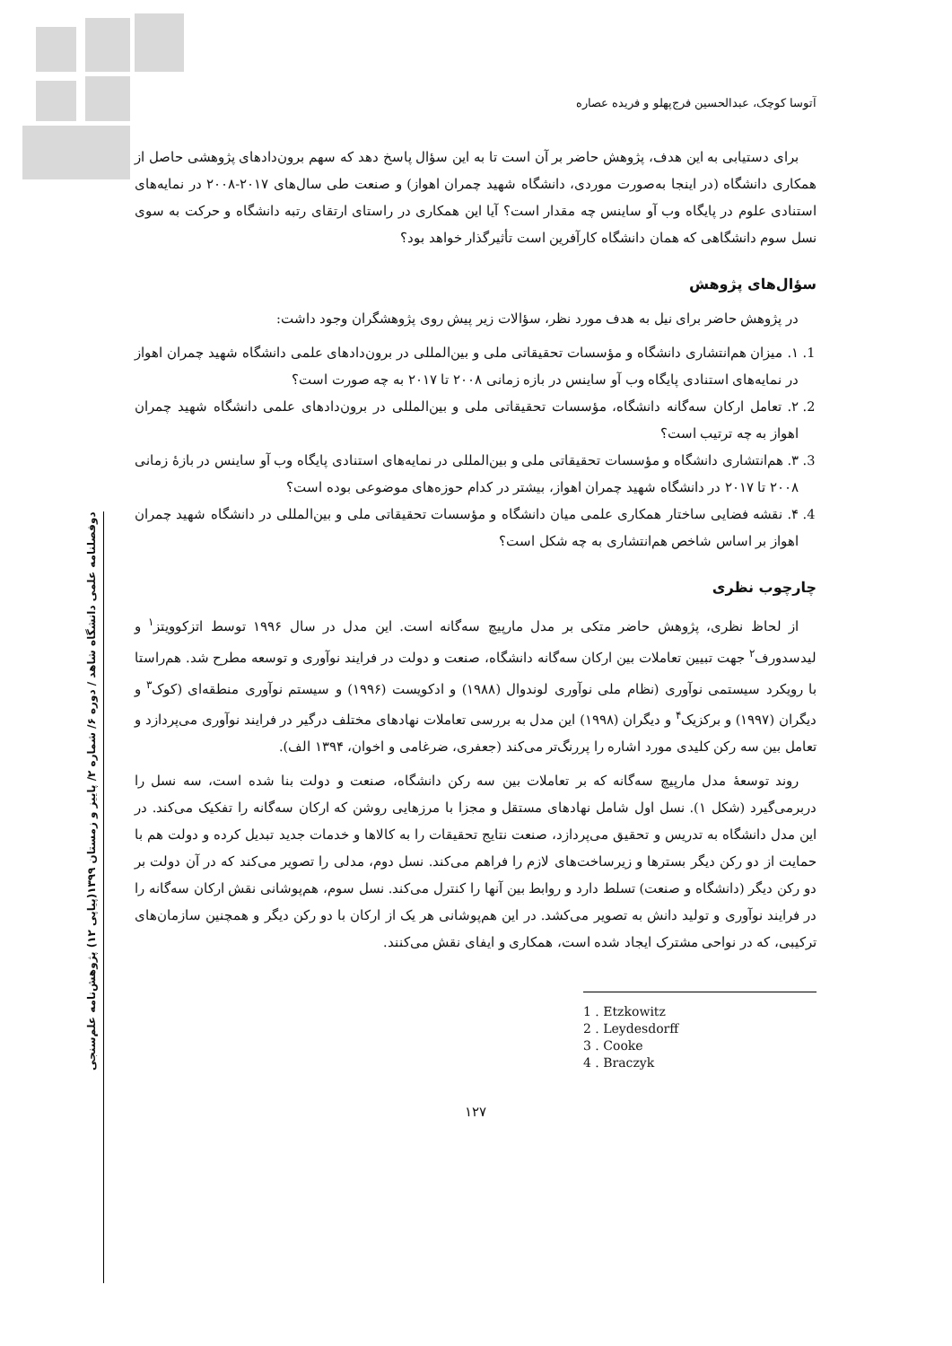آتوسا کوچک، عبدالحسین فرج‌پهلو و فریده عصاره
برای دستیابی به این هدف، پژوهش حاضر بر آن است تا به این سؤال پاسخ دهد که سهم برون‌دادهای پژوهشی حاصل از همکاری دانشگاه (در اینجا به‌صورت موردی، دانشگاه شهید چمران اهواز) و صنعت طی سال‌های ۲۰۱۷-۲۰۰۸ در نمایه‌های استنادی علوم در پایگاه وب آو ساینس چه مقدار است؟ آیا این همکاری در راستای ارتقای رتبه دانشگاه و حرکت به سوی نسل سوم دانشگاهی که همان دانشگاه کارآفرین است تأثیرگذار خواهد بود؟
سؤال‌های پژوهش
در پژوهش حاضر برای نیل به هدف مورد نظر، سؤالات زیر پیش روی پژوهشگران وجود داشت:
1. ۱. میزان هم‌انتشاری دانشگاه و مؤسسات تحقیقاتی ملی و بین‌المللی در برون‌دادهای علمی دانشگاه شهید چمران اهواز در نمایه‌های استنادی پایگاه وب آو ساینس در بازه زمانی ۲۰۰۸ تا ۲۰۱۷ به چه صورت است؟
2. ۲. تعامل ارکان سه‌گانه دانشگاه، مؤسسات تحقیقاتی ملی و بین‌المللی در برون‌دادهای علمی دانشگاه شهید چمران اهواز به چه ترتیب است؟
3. ۳. هم‌انتشاری دانشگاه و مؤسسات تحقیقاتی ملی و بین‌المللی در نمایه‌های استنادی پایگاه وب آو ساینس در بازهٔ زمانی ۲۰۰۸ تا ۲۰۱۷ در دانشگاه شهید چمران اهواز، بیشتر در کدام حوزه‌های موضوعی بوده است؟
4. ۴. نقشه فضایی ساختار همکاری علمی میان دانشگاه و مؤسسات تحقیقاتی ملی و بین‌المللی در دانشگاه شهید چمران اهواز بر اساس شاخص هم‌انتشاری به چه شکل است؟
چارچوب نظری
از لحاظ نظری، پژوهش حاضر متکی بر مدل مارپیچ سه‌گانه است. این مدل در سال ۱۹۹۶ توسط اتزکوویتز<sup>۱</sup> و لیدسدورف<sup>۲</sup> جهت تبیین تعاملات بین ارکان سه‌گانه دانشگاه، صنعت و دولت در فرایند نوآوری و توسعه مطرح شد. هم‌راستا با رویکرد سیستمی نوآوری (نظام ملی نوآوری لوندوال (۱۹۸۸) و ادکویست (۱۹۹۶) و سیستم نوآوری منطقه‌ای (کوک<sup>۳</sup> و دیگران (۱۹۹۷) و برکزیک<sup>۴</sup> و دیگران (۱۹۹۸) این مدل به بررسی تعاملات نهادهای مختلف درگیر در فرایند نوآوری می‌پردازد و تعامل بین سه رکن کلیدی مورد اشاره را پررنگ‌تر می‌کند (جعفری، ضرغامی و اخوان، ۱۳۹۴ الف).
روند توسعهٔ مدل مارپیچ سه‌گانه که بر تعاملات بین سه رکن دانشگاه، صنعت و دولت بنا شده است، سه نسل را دربرمی‌گیرد (شکل ۱). نسل اول شامل نهادهای مستقل و مجزا با مرزهایی روشن که ارکان سه‌گانه را تفکیک می‌کند. در این مدل دانشگاه به تدریس و تحقیق می‌پردازد، صنعت نتایج تحقیقات را به کالاها و خدمات جدید تبدیل کرده و دولت هم با حمایت از دو رکن دیگر بسترها و زیرساخت‌های لازم را فراهم می‌کند. نسل دوم، مدلی را تصویر می‌کند که در آن دولت بر دو رکن دیگر (دانشگاه و صنعت) تسلط دارد و روابط بین آنها را کنترل می‌کند. نسل سوم، هم‌پوشانی نقش ارکان سه‌گانه را در فرایند نوآوری و تولید دانش به تصویر می‌کشد. در این هم‌پوشانی هر یک از ارکان با دو رکن دیگر و همچنین سازمان‌های ترکیبی، که در نواحی مشترک ایجاد شده است، همکاری و ایفای نقش می‌کنند.
1 . Etzkowitz
2 . Leydesdorff
3 . Cooke
4 . Braczyk
۱۲۷
دوفصلنامه علمی دانشگاه شاهد / دوره ۶/ شماره ۲/ پاییز و زمستان ۱۳۹۹(پیاپی ۱۲) پژوهش‌نامه علم‌سنجی